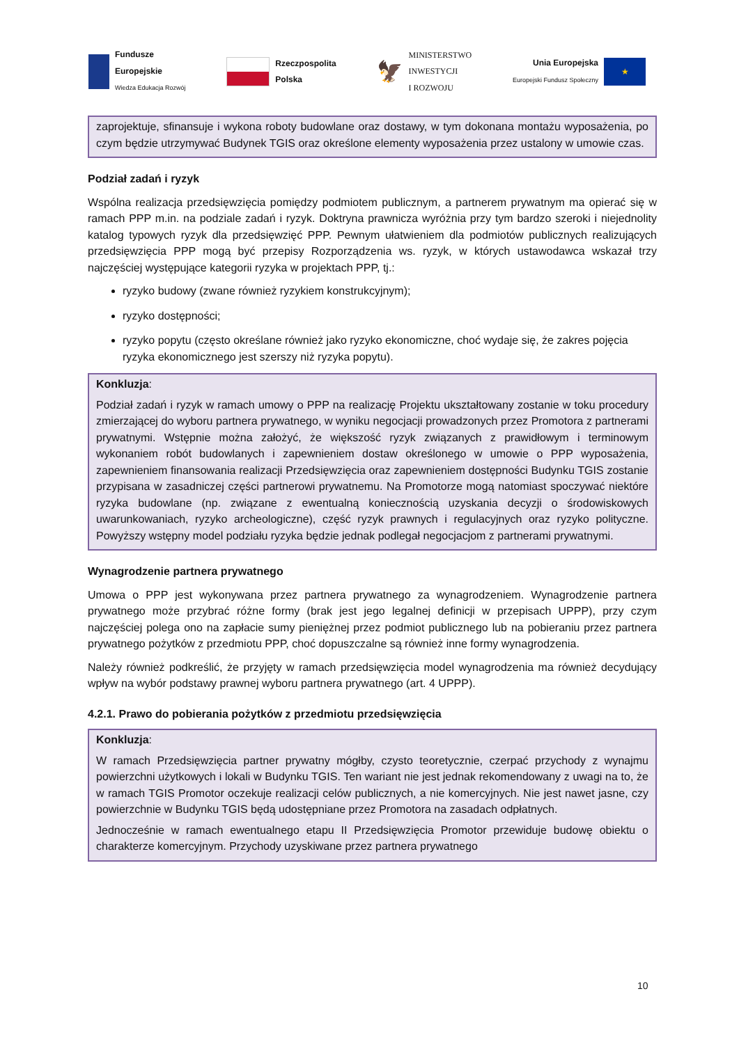Fundusze
Europejskie
Wiedza Edukacja Rozwój
Rzeczpospolita
Polska
🦅
MINISTERSTWO
INWESTYCJI
I ROZWOJU
Unia Europejska
Europejski Fundusz Społeczny
★
zaprojektuje, sfinansuje i wykona roboty budowlane oraz dostawy, w tym dokonana montażu wyposażenia, po czym będzie utrzymywać Budynek TGIS oraz określone elementy wyposażenia przez ustalony w umowie czas.
Podział zadań i ryzyk
Wspólna realizacja przedsięwzięcia pomiędzy podmiotem publicznym, a partnerem prywatnym ma opierać się w ramach PPP m.in. na podziale zadań i ryzyk. Doktryna prawnicza wyróżnia przy tym bardzo szeroki i niejednolity katalog typowych ryzyk dla przedsięwzięć PPP. Pewnym ułatwieniem dla podmiotów publicznych realizujących przedsięwzięcia PPP mogą być przepisy Rozporządzenia ws. ryzyk, w których ustawodawca wskazał trzy najczęściej występujące kategorii ryzyka w projektach PPP, tj.:
ryzyko budowy (zwane również ryzykiem konstrukcyjnym);
ryzyko dostępności;
ryzyko popytu (często określane również jako ryzyko ekonomiczne, choć wydaje się, że zakres pojęcia ryzyka ekonomicznego jest szerszy niż ryzyka popytu).
Konkluzja:
Podział zadań i ryzyk w ramach umowy o PPP na realizację Projektu ukształtowany zostanie w toku procedury zmierzającej do wyboru partnera prywatnego, w wyniku negocjacji prowadzonych przez Promotora z partnerami prywatnymi. Wstępnie można założyć, że większość ryzyk związanych z prawidłowym i terminowym wykonaniem robót budowlanych i zapewnieniem dostaw określonego w umowie o PPP wyposażenia, zapewnieniem finansowania realizacji Przedsięwzięcia oraz zapewnieniem dostępności Budynku TGIS zostanie przypisana w zasadniczej części partnerowi prywatnemu. Na Promotorze mogą natomiast spoczywać niektóre ryzyka budowlane (np. związane z ewentualną koniecznością uzyskania decyzji o środowiskowych uwarunkowaniach, ryzyko archeologiczne), część ryzyk prawnych i regulacyjnych oraz ryzyko polityczne. Powyższy wstępny model podziału ryzyka będzie jednak podlegał negocjacjom z partnerami prywatnymi.
Wynagrodzenie partnera prywatnego
Umowa o PPP jest wykonywana przez partnera prywatnego za wynagrodzeniem. Wynagrodzenie partnera prywatnego może przybrać różne formy (brak jest jego legalnej definicji w przepisach UPPP), przy czym najczęściej polega ono na zapłacie sumy pieniężnej przez podmiot publicznego lub na pobieraniu przez partnera prywatnego pożytków z przedmiotu PPP, choć dopuszczalne są również inne formy wynagrodzenia.
Należy również podkreślić, że przyjęty w ramach przedsięwzięcia model wynagrodzenia ma również decydujący wpływ na wybór podstawy prawnej wyboru partnera prywatnego (art. 4 UPPP).
4.2.1. Prawo do pobierania pożytków z przedmiotu przedsięwzięcia
Konkluzja:
W ramach Przedsięwzięcia partner prywatny mógłby, czysto teoretycznie, czerpać przychody z wynajmu powierzchni użytkowych i lokali w Budynku TGIS. Ten wariant nie jest jednak rekomendowany z uwagi na to, że w ramach TGIS Promotor oczekuje realizacji celów publicznych, a nie komercyjnych. Nie jest nawet jasne, czy powierzchnie w Budynku TGIS będą udostępniane przez Promotora na zasadach odpłatnych.
Jednocześnie w ramach ewentualnego etapu II Przedsięwzięcia Promotor przewiduje budowę obiektu o charakterze komercyjnym. Przychody uzyskiwane przez partnera prywatnego
10